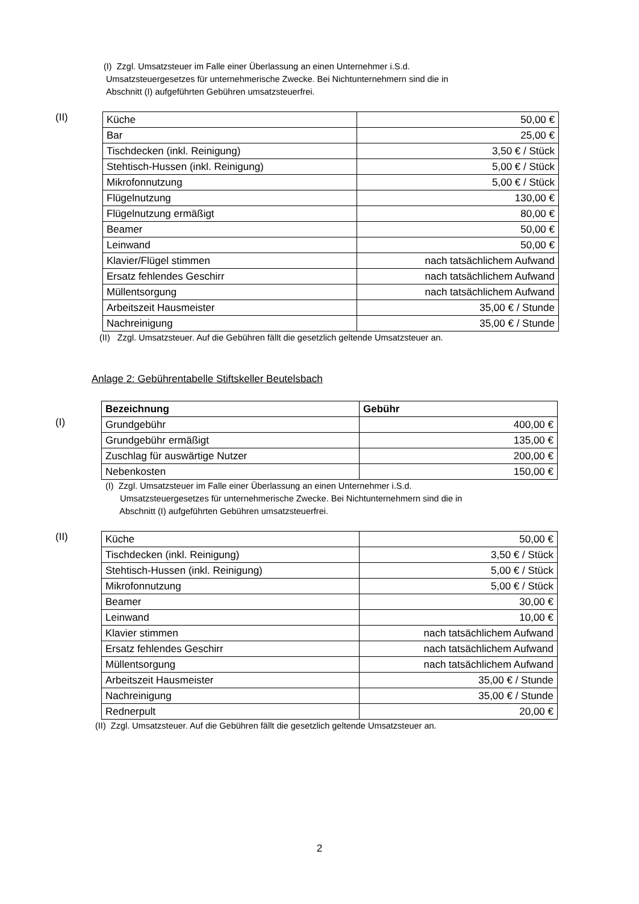(I) Zzgl. Umsatzsteuer im Falle einer Überlassung an einen Unternehmer i.S.d.
Umsatzsteuergesetzes für unternehmerische Zwecke. Bei Nichtunternehmern sind die in
Abschnitt (I) aufgeführten Gebühren umsatzsteuerfrei.
(II)
| Küche | 50,00 € |
| Bar | 25,00 € |
| Tischdecken (inkl. Reinigung) | 3,50 € / Stück |
| Stehtisch-Hussen (inkl. Reinigung) | 5,00 € / Stück |
| Mikrofonnutzung | 5,00 € / Stück |
| Flügelnutzung | 130,00 € |
| Flügelnutzung ermäßigt | 80,00 € |
| Beamer | 50,00 € |
| Leinwand | 50,00 € |
| Klavier/Flügel stimmen | nach tatsächlichem Aufwand |
| Ersatz fehlendes Geschirr | nach tatsächlichem Aufwand |
| Müllentsorgung | nach tatsächlichem Aufwand |
| Arbeitszeit Hausmeister | 35,00 € / Stunde |
| Nachreinigung | 35,00 € / Stunde |
(II) Zzgl. Umsatzsteuer. Auf die Gebühren fällt die gesetzlich geltende Umsatzsteuer an.
Anlage 2: Gebührentabelle Stiftskeller Beutelsbach
(I)
| Bezeichnung | Gebühr |
| --- | --- |
| Grundgebühr | 400,00 € |
| Grundgebühr ermäßigt | 135,00 € |
| Zuschlag für auswärtige Nutzer | 200,00 € |
| Nebenkosten | 150,00 € |
(I) Zzgl. Umsatzsteuer im Falle einer Überlassung an einen Unternehmer i.S.d.
Umsatzsteuergesetzes für unternehmerische Zwecke. Bei Nichtunternehmern sind die in
Abschnitt (I) aufgeführten Gebühren umsatzsteuerfrei.
(II)
| Küche | 50,00 € |
| Tischdecken (inkl. Reinigung) | 3,50 € / Stück |
| Stehtisch-Hussen (inkl. Reinigung) | 5,00 € / Stück |
| Mikrofonnutzung | 5,00 € / Stück |
| Beamer | 30,00 € |
| Leinwand | 10,00 € |
| Klavier stimmen | nach tatsächlichem Aufwand |
| Ersatz fehlendes Geschirr | nach tatsächlichem Aufwand |
| Müllentsorgung | nach tatsächlichem Aufwand |
| Arbeitszeit Hausmeister | 35,00 € / Stunde |
| Nachreinigung | 35,00 € / Stunde |
| Rednerpult | 20,00 € |
(II) Zzgl. Umsatzsteuer. Auf die Gebühren fällt die gesetzlich geltende Umsatzsteuer an.
2